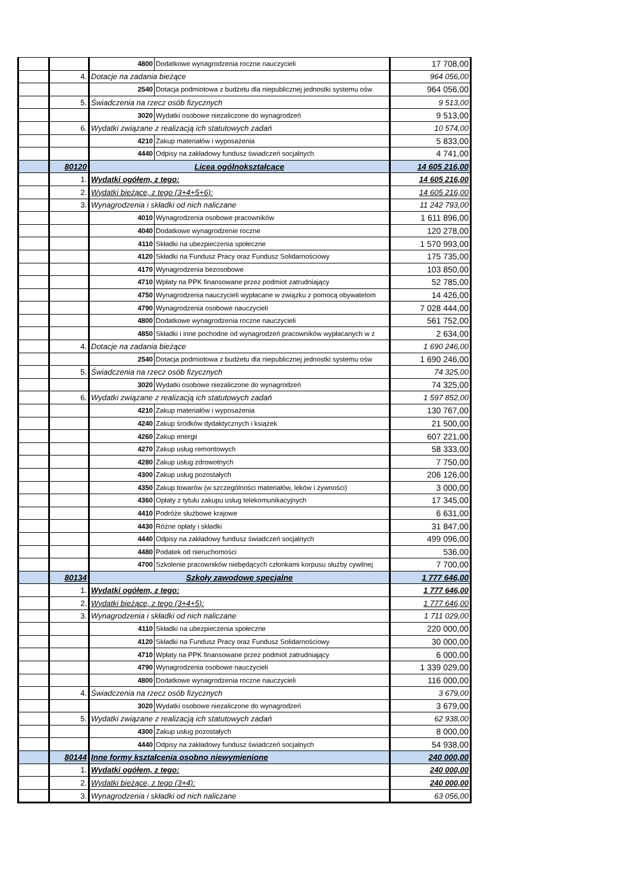| | | 4800 | Dodatkowe wynagrodzenia roczne nauczycieli | 17 708,00 |
| | 4. | Dotacje na zadania bieżące | | 964 056,00 |
| | | 2540 | Dotacja podmiotowa z budżetu dla niepublicznej jednostki systemu ośw | 964 056,00 |
| | 5. | Świadczenia na rzecz osób fizycznych | | 9 513,00 |
| | | 3020 | Wydatki osobowe niezaliczone do wynagrodzeń | 9 513,00 |
| | 6. | Wydatki związane z realizacją ich statutowych zadań | | 10 574,00 |
| | | 4210 | Zakup materiałów i wyposażenia | 5 833,00 |
| | | 4440 | Odpisy na zakładowy fundusz świadczeń socjalnych | 4 741,00 |
| | 80120 | Licea ogólnokształcące | | 14 605 216,00 |
| | 1. | Wydatki ogółem, z tego: | | 14 605 216,00 |
| | 2. | Wydatki bieżące, z tego (3+4+5+6): | | 14 605 216,00 |
| | 3. | Wynagrodzenia i składki od nich naliczane | | 11 242 793,00 |
| | | 4010 | Wynagrodzenia osobowe pracowników | 1 611 896,00 |
| | | 4040 | Dodatkowe wynagrodzenie roczne | 120 278,00 |
| | | 4110 | Składki na ubezpieczenia społeczne | 1 570 993,00 |
| | | 4120 | Składki na Fundusz Pracy oraz Fundusz Solidarnościowy | 175 735,00 |
| | | 4170 | Wynagrodzenia bezosobowe | 103 850,00 |
| | | 4710 | Wpłaty na PPK finansowane przez podmiot zatrudniający | 52 785,00 |
| | | 4750 | Wynagrodzenia nauczycieli wypłacane w związku z pomocą obywatelom | 14 426,00 |
| | | 4790 | Wynagrodzenia osobowe nauczycieli | 7 028 444,00 |
| | | 4800 | Dodatkowe wynagrodzenia roczne nauczycieli | 561 752,00 |
| | | 4850 | Składki i inne pochodne od wynagrodzeń pracowników wypłacanych w z | 2 634,00 |
| | 4. | Dotacje na zadania bieżące | | 1 690 246,00 |
| | | 2540 | Dotacja podmiotowa z budżetu dla niepublicznej jednostki systemu ośw | 1 690 246,00 |
| | 5. | Świadczenia na rzecz osób fizycznych | | 74 325,00 |
| | | 3020 | Wydatki osobowe niezaliczone do wynagrodzeń | 74 325,00 |
| | 6. | Wydatki związane z realizacją ich statutowych zadań | | 1 597 852,00 |
| | | 4210 | Zakup materiałów i wyposażenia | 130 767,00 |
| | | 4240 | Zakup środków dydaktycznych i książek | 21 500,00 |
| | | 4260 | Zakup energii | 607 221,00 |
| | | 4270 | Zakup usług remontowych | 58 333,00 |
| | | 4280 | Zakup usług zdrowotnych | 7 750,00 |
| | | 4300 | Zakup usług pozostałych | 206 126,00 |
| | | 4350 | Zakup towarów (w szczególności materiałów, leków i żywności) | 3 000,00 |
| | | 4360 | Opłaty z tytułu zakupu usług telekomunikacyjnych | 17 345,00 |
| | | 4410 | Podróże służbowe krajowe | 6 631,00 |
| | | 4430 | Różne opłaty i składki | 31 847,00 |
| | | 4440 | Odpisy na zakładowy fundusz świadczeń socjalnych | 499 096,00 |
| | | 4480 | Podatek od nieruchomości | 536,00 |
| | | 4700 | Szkolenie pracowników niebędących członkami korpusu służby cywilnej | 7 700,00 |
| | 80134 | Szkoły zawodowe specjalne | | 1 777 646,00 |
| | 1. | Wydatki ogółem, z tego: | | 1 777 646,00 |
| | 2. | Wydatki bieżące, z tego (3+4+5): | | 1 777 646,00 |
| | 3. | Wynagrodzenia i składki od nich naliczane | | 1 711 029,00 |
| | | 4110 | Składki na ubezpieczenia społeczne | 220 000,00 |
| | | 4120 | Składki na Fundusz Pracy oraz Fundusz Solidarnościowy | 30 000,00 |
| | | 4710 | Wpłaty na PPK finansowane przez podmiot zatrudniający | 6 000,00 |
| | | 4790 | Wynagrodzenia osobowe nauczycieli | 1 339 029,00 |
| | | 4800 | Dodatkowe wynagrodzenia roczne nauczycieli | 116 000,00 |
| | 4. | Świadczenia na rzecz osób fizycznych | | 3 679,00 |
| | | 3020 | Wydatki osobowe niezaliczone do wynagrodzeń | 3 679,00 |
| | 5. | Wydatki związane z realizacją ich statutowych zadań | | 62 938,00 |
| | | 4300 | Zakup usług pozostałych | 8 000,00 |
| | | 4440 | Odpisy na zakładowy fundusz świadczeń socjalnych | 54 938,00 |
| | 80144 | Inne formy kształcenia osobno niewymienione | | 240 000,00 |
| | 1. | Wydatki ogółem, z tego: | | 240 000,00 |
| | 2. | Wydatki bieżące, z tego (3+4): | | 240 000,00 |
| | 3. | Wynagrodzenia i składki od nich naliczane | | 63 056,00 |